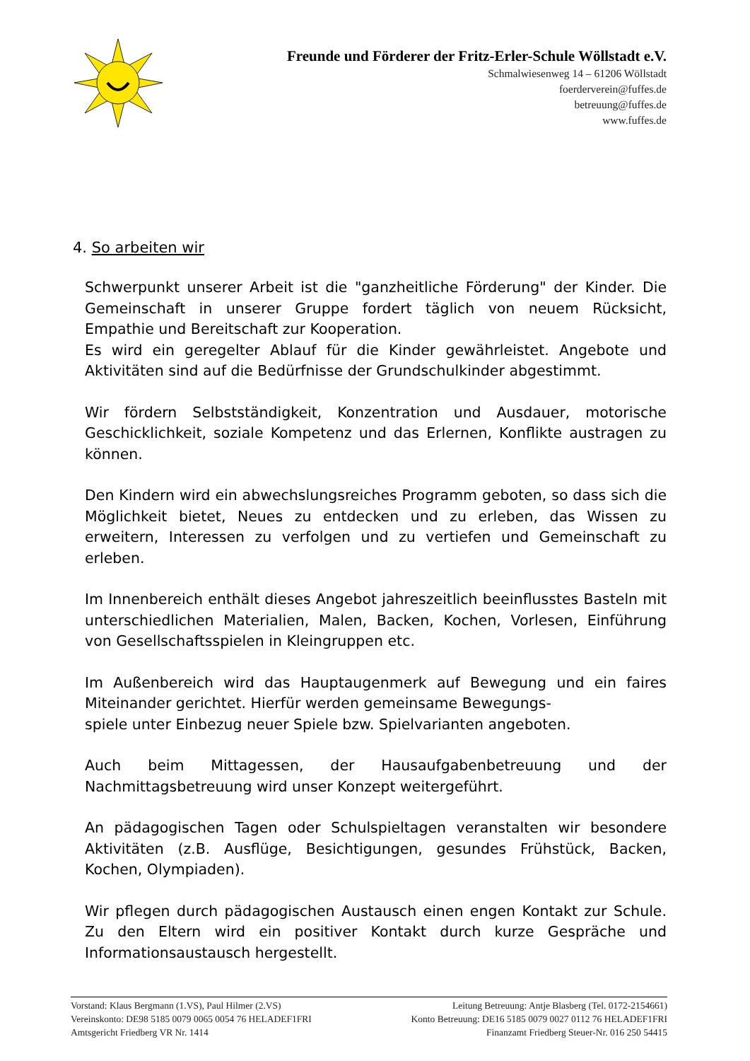Freunde und Förderer der Fritz-Erler-Schule Wöllstadt e.V.
Schmalwiesenweg 14 – 61206 Wöllstadt
foerderverein@fuffes.de
betreuung@fuffes.de
www.fuffes.de
4. So arbeiten wir
Schwerpunkt unserer Arbeit ist die "ganzheitliche Förderung" der Kinder. Die Gemeinschaft in unserer Gruppe fordert täglich von neuem Rücksicht, Empathie und Bereitschaft zur Kooperation.
Es wird ein geregelter Ablauf für die Kinder gewährleistet. Angebote und Aktivitäten sind auf die Bedürfnisse der Grundschulkinder abgestimmt.
Wir fördern Selbstständigkeit, Konzentration und Ausdauer, motorische Geschicklichkeit, soziale Kompetenz und das Erlernen, Konflikte austragen zu können.
Den Kindern wird ein abwechslungsreiches Programm geboten, so dass sich die Möglichkeit bietet, Neues zu entdecken und zu erleben, das Wissen zu erweitern, Interessen zu verfolgen und zu vertiefen und Gemeinschaft zu erleben.
Im Innenbereich enthält dieses Angebot jahreszeitlich beeinflusstes Basteln mit unterschiedlichen Materialien, Malen, Backen, Kochen, Vorlesen, Einführung von Gesellschaftsspielen in Kleingruppen etc.
Im Außenbereich wird das Hauptaugenmerk auf Bewegung und ein faires Miteinander gerichtet. Hierfür werden gemeinsame Bewegungs-
spiele unter Einbezug neuer Spiele bzw. Spielvarianten angeboten.
Auch beim Mittagessen, der Hausaufgabenbetreuung und der Nachmittagsbetreuung wird unser Konzept weitergeführt.
An pädagogischen Tagen oder Schulspieltagen veranstalten wir besondere Aktivitäten (z.B. Ausflüge, Besichtigungen, gesundes Frühstück, Backen, Kochen, Olympiaden).
Wir pflegen durch pädagogischen Austausch einen engen Kontakt zur Schule. Zu den Eltern wird ein positiver Kontakt durch kurze Gespräche und Informationsaustausch hergestellt.
Vorstand: Klaus Bergmann (1.VS), Paul Hilmer (2.VS) Leitung Betreuung: Antje Blasberg (Tel. 0172-2154661)
Vereinskonto: DE98 5185 0079 0065 0054 76 HELADEF1FRI Konto Betreuung: DE16 5185 0079 0027 0112 76 HELADEF1FRI
Amtsgericht Friedberg VR Nr. 1414 Finanzamt Friedberg Steuer-Nr. 016 250 54415